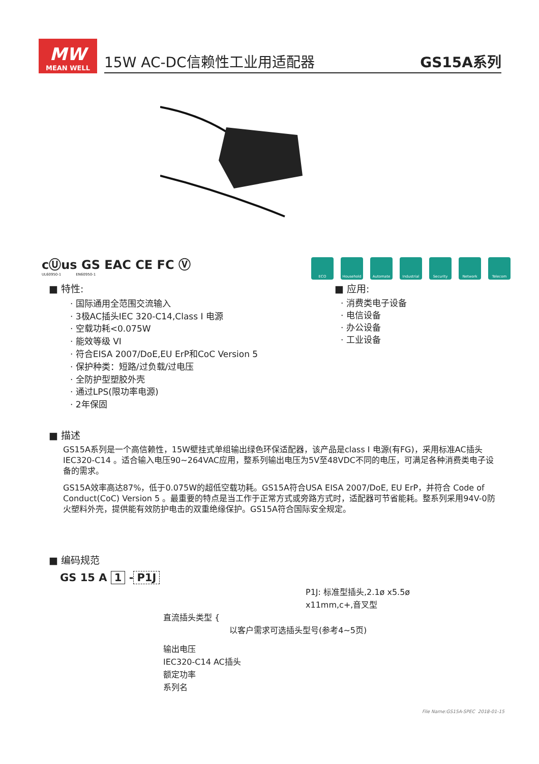MW
MEAN WELL
15W AC-DC信赖性工业用适配器 GS15A系列
cⓊus GS EAC CE FC Ⓥ
UL60950-1 EN60950-1
ECO Household Automate Industrial
Security Network Telecom
■ 特性:
· 国际通用全范围交流输入
· 3极AC插头IEC 320-C14,Class Ⅰ 电源
· 空载功耗<0.075W
· 能效等级 VI
· 符合EISA 2007/DoE,EU ErP和CoC Version 5
· 保护种类：短路/过负载/过电压
· 全防护型塑胶外壳
· 通过LPS(限功率电源)
· 2年保固
■ 应用:
· 消费类电子设备
· 电信设备
· 办公设备
· 工业设备
■ 描述
GS15A系列是一个高信赖性，15W壁挂式单组输出绿色环保适配器，该产品是class Ⅰ 电源(有FG)，采用标准AC插头IEC320-C14 。适合输入电压90~264VAC应用，整系列输出电压为5V至48VDC不同的电压，可满足各种消费类电子设备的需求。
GS15A效率高达87%，低于0.075W的超低空载功耗。GS15A符合USA EISA 2007/DoE, EU ErP，并符合 Code of Conduct(CoC) Version 5 。最重要的特点是当工作于正常方式或旁路方式时，适配器可节省能耗。整系列采用94V-0防火塑料外壳，提供能有效防护电击的双重绝缘保护。GS15A符合国际安全规定。
■ 编码规范
GS 15 A 1 - P1J
P1J: 标准型插头,2.1ø x5.5ø x11mm,c+,音叉型
直流插头类型 {
以客户需求可选插头型号(参考4~5页)
输出电压
IEC320-C14 AC插头
额定功率
系列名
File Name:GS15A-SPEC 2018-01-15